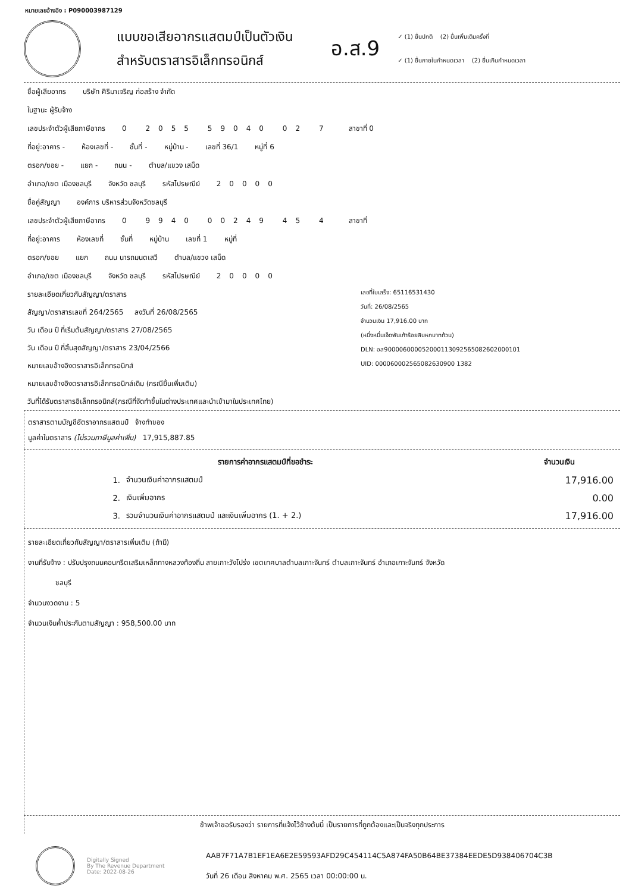หมายเลขอ้างอิง : P090003987129
แบบขอเสียอากรแสตมป์เป็นตัวเงิน
สำหรับตราสารอิเล็กทรอนิกส์
อ.ส.9
✓ (1) ยื่นปกติ (2) ยื่นเพิ่มเติมครั้งที่
✓ (1) ยื่นภายในกำหนดเวลา (2) ยื่นเกินกำหนดเวลา
ชื่อผู้เสียอากร บริษัท ศิริมาเจริญ ก่อสร้าง จำกัด
ในฐานะ ผู้รับจ้าง
เลขประจำตัวผู้เสียภาษีอากร 0 2055 59040 02 7 สาขาที่ 0
ที่อยู่:อาคาร - ห้องเลขที่ - ชั้นที่ - หมู่บ้าน - เลขที่ 36/1 หมู่ที่ 6
ตรอก/ซอย - แยก - ถนน - ตำบล/แขวง เสม็ด
อำเภอ/เขต เมืองชลบุรี จังหวัด ชลบุรี รหัสไปรษณีย์ 20000
ชื่อคู่สัญญา องค์การ บริหารส่วนจังหวัดชลบุรี
เลขประจำตัวผู้เสียภาษีอากร 0 9940 00249 45 4 สาขาที่
ที่อยู่:อาคาร ห้องเลขที่ ชั้นที่ หมู่บ้าน เลขที่ 1 หมู่ที่
ตรอก/ซอย แยก ถนน นารถมนตเสวี ตำบล/แขวง เสม็ด
อำเภอ/เขต เมืองชลบุรี จังหวัด ชลบุรี รหัสไปรษณีย์ 20000
รายละเอียดเกี่ยวกับสัญญา/ตราสาร
สัญญา/ตราสารเลขที่ 264/2565 ลงวันที่ 26/08/2565
วัน เดือน ปี ที่เริ่มต้นสัญญา/ตราสาร 27/08/2565
วัน เดือน ปี ที่สิ้นสุดสัญญา/ตราสาร 23/04/2566
หมายเลขอ้างอิงตราสารอิเล็กทรอนิกส์
หมายเลขอ้างอิงตราสารอิเล็กทรอนิกส์เดิม (กรณียื่นเพิ่มเติม)
วันที่ได้รับตราสารอิเล็กทรอนิกส์(กรณีที่จัดทำขึ้นในต่างประเทศและนำเข้ามาในประเทศไทย)
เลขที่ใบเสร็จ: 65116531430
วันที่: 26/08/2565
จำนวนเงิน 17,916.00 บาท
(หนึ่งหมื่นเจ็ดพันเก้าร้อยสิบหกบาทถ้วน)
DLN: อส900006000052000113092565082602000101
UID: 000060002565082630900 1382
ตราสารตามบัญชีอัตราอากรแสตมป์ จ้างทำของ
มูลค่าในตราสาร (ไม่รวมภาษีมูลค่าเพิ่ม) 17,915,887.85
| รายการค่าอากรแสตมป์ที่ขอชำระ | | จำนวนเงิน |
| --- | --- | --- |
| 1. | จำนวนเงินค่าอากรแสตมป์ | 17,916.00 |
| 2. | เงินเพิ่มอากร | 0.00 |
| 3. | รวมจำนวนเงินค่าอากรแสตมป์ และเงินเพิ่มอากร (1. + 2.) | 17,916.00 |
รายละเอียดเกี่ยวกับสัญญา/ตราสารเพิ่มเติม (ถ้ามี)
งานที่รับจ้าง : ปรับปรุงถนนคอนกรีตเสริมเหล็กทางหลวงท้องถิ่น สายเกาะวังโปร่ง เขตเทศบาลตำบลเกาะจันทร์ ตำบลเกาะจันทร์ อำเภอเกาะจันทร์ จังหวัด
ชลบุรี
จำนวนงวดงาน : 5
จำนวนเงินค้ำประกันตามสัญญา : 958,500.00 บาท
ข้าพเจ้าขอรับรองว่า รายการที่แจ้งไว้ข้างต้นนี้ เป็นรายการที่ถูกต้องและเป็นจริงทุกประการ
Digitally Signed
By The Revenue Department
Date: 2022-08-26
AAB7F71A7B1EF1EA6E2E59593AFD29C454114C5A874FA50B64BE37384EEDE5D938406704C3B
วันที่ 26 เดือน สิงหาคม พ.ศ. 2565 เวลา 00:00:00 น.